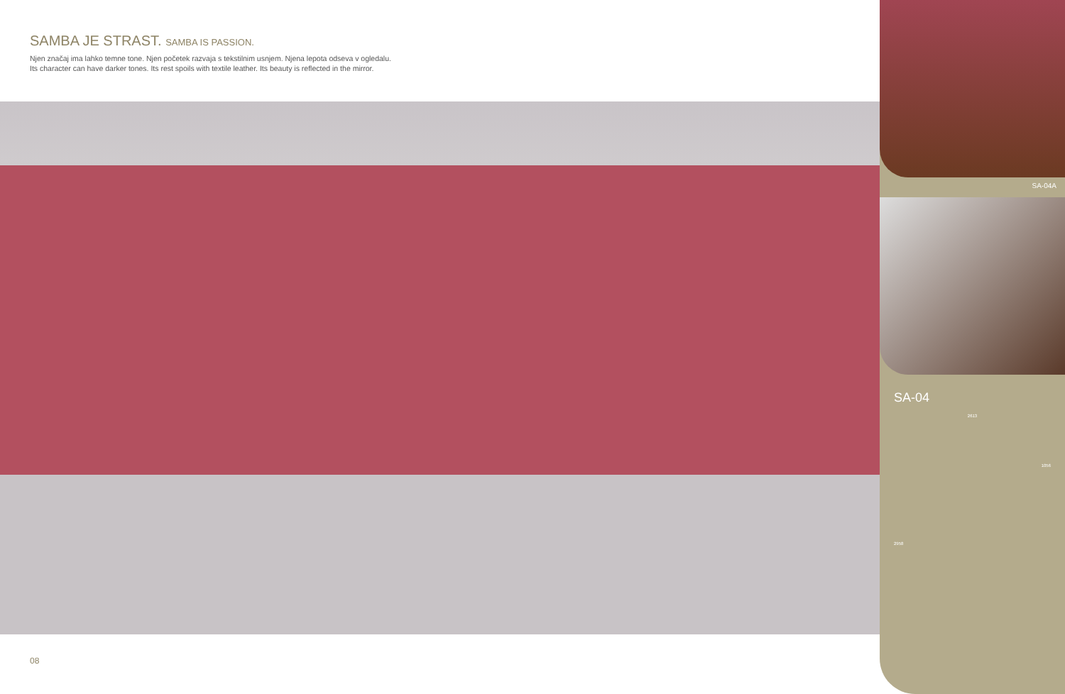SAMBA JE STRAST. SAMBA IS PASSION.
Njen značaj ima lahko temne tone. Njen početek razvaja s tekstilnim usnjem. Njena lepota odseva v ogledalu.
Its character can have darker tones. Its rest spoils with textile leather. Its beauty is reflected in the mirror.
08
SA-04A
SA-04
2613
1056
2958